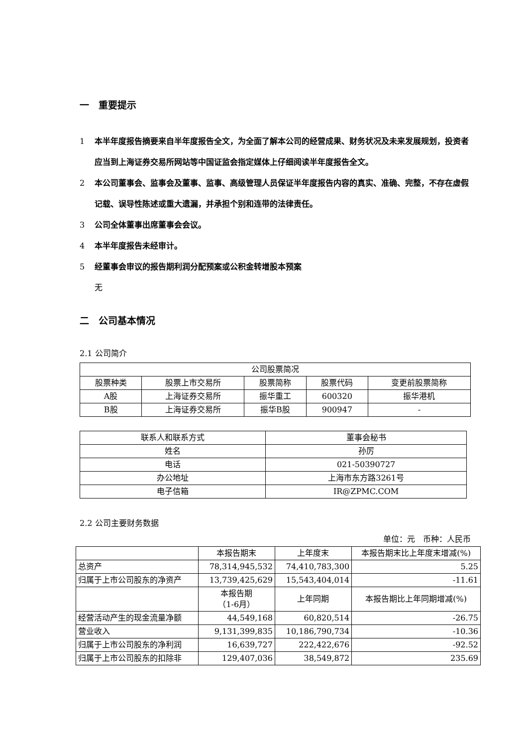一　重要提示
1 本半年度报告摘要来自半年度报告全文，为全面了解本公司的经营成果、财务状况及未来发展规划，投资者应当到上海证券交易所网站等中国证监会指定媒体上仔细阅读半年度报告全文。
2 本公司董事会、监事会及董事、监事、高级管理人员保证半年度报告内容的真实、准确、完整，不存在虚假记载、误导性陈述或重大遗漏，并承担个别和连带的法律责任。
3 公司全体董事出席董事会会议。
4 本半年度报告未经审计。
5 经董事会审议的报告期利润分配预案或公积金转增股本预案
无
二　公司基本情况
2.1 公司简介
| 公司股票简况 | | | | |
| 股票种类 | 股票上市交易所 | 股票简称 | 股票代码 | 变更前股票简称 |
| A股 | 上海证券交易所 | 振华重工 | 600320 | 振华港机 |
| B股 | 上海证券交易所 | 振华B股 | 900947 | - |
| 联系人和联系方式 | 董事会秘书 |
| 姓名 | 孙厉 |
| 电话 | 021-50390727 |
| 办公地址 | 上海市东方路3261号 |
| 电子信箱 | IR@ZPMC.COM |
2.2 公司主要财务数据
单位：元　币种：人民币
| | 本报告期末 | 上年度末 | 本报告期末比上年度末增减(%) |
| 总资产 | 78,314,945,532 | 74,410,783,300 | 5.25 |
| 归属于上市公司股东的净资产 | 13,739,425,629 | 15,543,404,014 | -11.61 |
| | 本报告期 （1-6月） | 上年同期 | 本报告期比上年同期增减(%) |
| 经营活动产生的现金流量净额 | 44,549,168 | 60,820,514 | -26.75 |
| 营业收入 | 9,131,399,835 | 10,186,790,734 | -10.36 |
| 归属于上市公司股东的净利润 | 16,639,727 | 222,422,676 | -92.52 |
| 归属于上市公司股东的扣除非 | 129,407,036 | 38,549,872 | 235.69 |